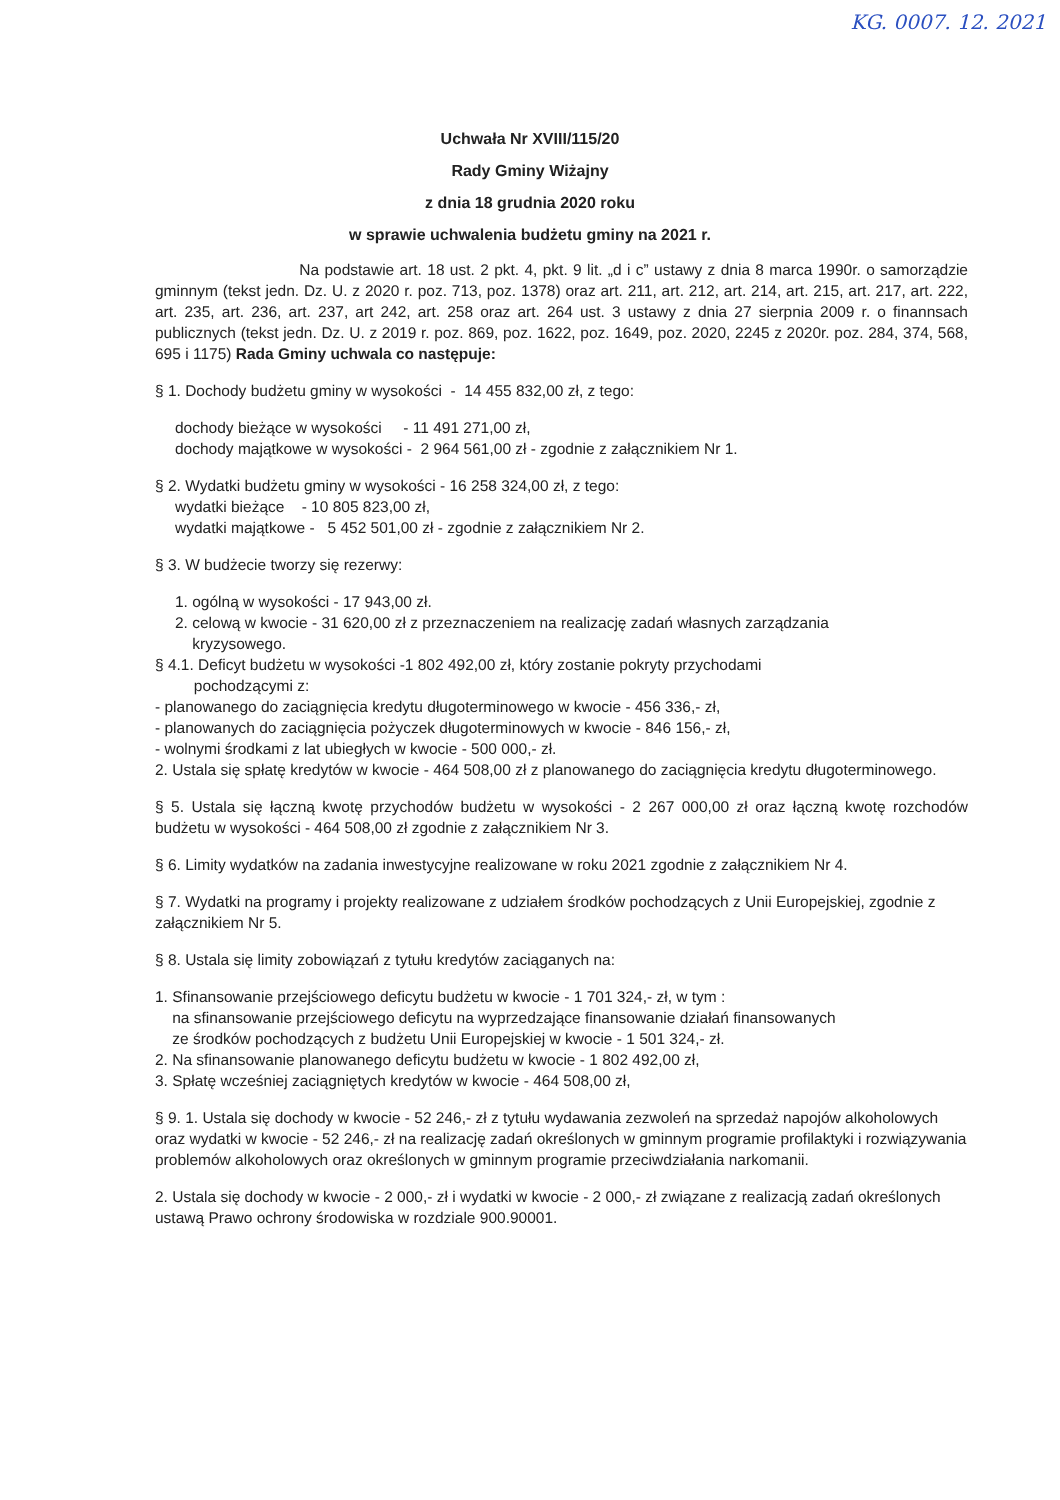KG. 0007. 12. 2021
Uchwała Nr XVIII/115/20
Rady Gminy Wiżajny
z dnia 18 grudnia 2020 roku
w sprawie uchwalenia budżetu gminy na 2021 r.
Na podstawie art. 18 ust. 2 pkt. 4, pkt. 9 lit. „d i c” ustawy z dnia 8 marca 1990r. o samorządzie gminnym (tekst jedn. Dz. U. z 2020 r. poz. 713, poz. 1378) oraz art. 211, art. 212, art. 214, art. 215, art. 217, art. 222, art. 235, art. 236, art. 237, art 242, art. 258 oraz art. 264 ust. 3 ustawy z dnia 27 sierpnia 2009 r. o finannsach publicznych (tekst jedn. Dz. U. z 2019 r. poz. 869, poz. 1622, poz. 1649, poz. 2020, 2245 z 2020r. poz. 284, 374, 568, 695 i 1175) Rada Gminy uchwala co następuje:
§ 1. Dochody budżetu gminy w wysokości - 14 455 832,00 zł, z tego:
dochody bieżące w wysokości - 11 491 271,00 zł,
dochody majątkowe w wysokości - 2 964 561,00 zł - zgodnie z załącznikiem Nr 1.
§ 2. Wydatki budżetu gminy w wysokości - 16 258 324,00 zł, z tego:
wydatki bieżące - 10 805 823,00 zł,
wydatki majątkowe - 5 452 501,00 zł - zgodnie z załącznikiem Nr 2.
§ 3. W budżecie tworzy się rezerwy:
1. ogólną w wysokości - 17 943,00 zł.
2. celową w kwocie - 31 620,00 zł z przeznaczeniem na realizację zadań własnych zarządzania
kryzysowego.
§ 4.1. Deficyt budżetu w wysokości -1 802 492,00 zł, który zostanie pokryty przychodami
pochodzącymi z:
- planowanego do zaciągnięcia kredytu długoterminowego w kwocie - 456 336,- zł,
- planowanych do zaciągnięcia pożyczek długoterminowych w kwocie - 846 156,- zł,
- wolnymi środkami z lat ubiegłych w kwocie - 500 000,- zł.
2. Ustala się spłatę kredytów w kwocie - 464 508,00 zł z planowanego do zaciągnięcia kredytu długoterminowego.
§ 5. Ustala się łączną kwotę przychodów budżetu w wysokości - 2 267 000,00 zł oraz łączną kwotę rozchodów budżetu w wysokości - 464 508,00 zł zgodnie z załącznikiem Nr 3.
§ 6. Limity wydatków na zadania inwestycyjne realizowane w roku 2021 zgodnie z załącznikiem Nr 4.
§ 7. Wydatki na programy i projekty realizowane z udziałem środków pochodzących z Unii Europejskiej, zgodnie z załącznikiem Nr 5.
§ 8. Ustala się limity zobowiązań z tytułu kredytów zaciąganych na:
1. Sfinansowanie przejściowego deficytu budżetu w kwocie - 1 701 324,- zł, w tym :
na sfinansowanie przejściowego deficytu na wyprzedzające finansowanie działań finansowanych
ze środków pochodzących z budżetu Unii Europejskiej w kwocie - 1 501 324,- zł.
2. Na sfinansowanie planowanego deficytu budżetu w kwocie - 1 802 492,00 zł,
3. Spłatę wcześniej zaciągniętych kredytów w kwocie - 464 508,00 zł,
§ 9. 1. Ustala się dochody w kwocie - 52 246,- zł z tytułu wydawania zezwoleń na sprzedaż napojów alkoholowych oraz wydatki w kwocie - 52 246,- zł na realizację zadań określonych w gminnym programie profilaktyki i rozwiązywania problemów alkoholowych oraz określonych w gminnym programie przeciwdziałania narkomanii.
2. Ustala się dochody w kwocie - 2 000,- zł i wydatki w kwocie - 2 000,- zł związane z realizacją zadań określonych ustawą Prawo ochrony środowiska w rozdziale 900.90001.